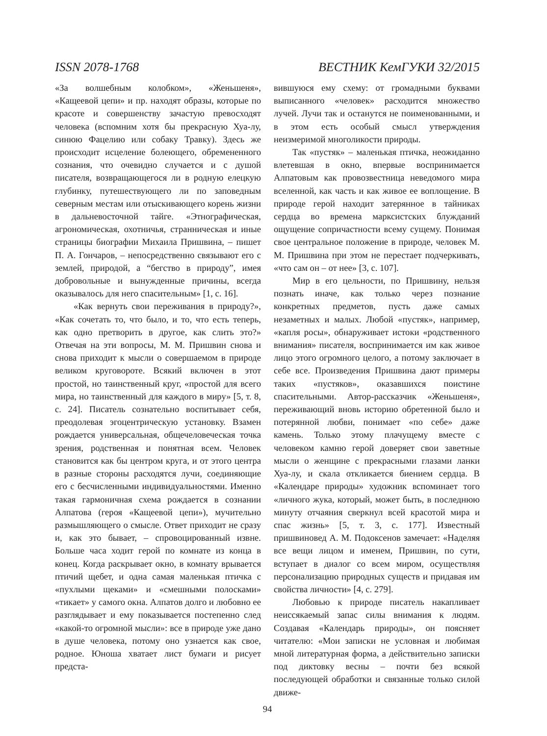ISSN 2078-1768 ВЕСТНИК КемГУКИ 32/2015
«За волшебным колобком», «Женьшеня», «Кащеевой цепи» и пр. находят образы, которые по красоте и совершенству зачастую превосходят человека (вспомним хотя бы прекрасную Хуа-лу, синюю Фацелию или собаку Травку). Здесь же происходит исцеление болеющего, обремененного сознания, что очевидно случается и с душой писателя, возвращающегося ли в родную елецкую глубинку, путешествующего ли по заповедным северным местам или отыскивающего корень жизни в дальневосточной тайге. «Этнографическая, агрономическая, охотничья, странническая и иные страницы биографии Михаила Пришвина, – пишет П. А. Гончаров, – непосредственно связывают его с землей, природой, а “бегство в природу”, имея добровольные и вынужденные причины, всегда оказывалось для него спасительным» [1, с. 16].
«Как вернуть свои переживания в природу?», «Как сочетать то, что было, и то, что есть теперь, как одно претворить в другое, как слить это?» Отвечая на эти вопросы, М. М. Пришвин снова и снова приходит к мысли о совершаемом в природе великом круговороте. Всякий включен в этот простой, но таинственный круг, «простой для всего мира, но таинственный для каждого в миру» [5, т. 8, с. 24]. Писатель сознательно воспитывает себя, преодолевая эгоцентрическую установку. Взамен рождается универсальная, общечеловеческая точка зрения, родственная и понятная всем. Человек становится как бы центром круга, и от этого центра в разные стороны расходятся лучи, соединяющие его с бесчисленными индивидуальностями. Именно такая гармоничная схема рождается в сознании Алпатова (героя «Кащеевой цепи»), мучительно размышляющего о смысле. Ответ приходит не сразу и, как это бывает, – спровоцированный извне. Больше часа ходит герой по комнате из конца в конец. Когда раскрывает окно, в комнату врывается птичий щебет, и одна самая маленькая птичка с «пухлыми щеками» и «смешными полосками» «тикает» у самого окна. Алпатов долго и любовно ее разглядывает и ему показывается постепенно след «какой-то огромной мысли»: все в природе уже дано в душе человека, потому оно узнается как свое, родное. Юноша хватает лист бумаги и рисует предста-
вившуюся ему схему: от громадными буквами выписанного «человек» расходится множество лучей. Лучи так и останутся не поименованными, и в этом есть особый смысл утверждения неизмеримой многоликости природы.
Так «пустяк» – маленькая птичка, неожиданно влетевшая в окно, впервые воспринимается Алпатовым как провозвестница неведомого мира вселенной, как часть и как живое ее воплощение. В природе герой находит затерянное в тайниках сердца во времена марксистских блужданий ощущение сопричастности всему сущему. Понимая свое центральное положение в природе, человек М. М. Пришвина при этом не перестает подчеркивать, «что сам он – от нее» [3, с. 107].
Мир в его цельности, по Пришвину, нельзя познать иначе, как только через познание конкретных предметов, пусть даже самых незаметных и малых. Любой «пустяк», например, «капля росы», обнаруживает истоки «родственного внимания» писателя, воспринимается им как живое лицо этого огромного целого, а потому заключает в себе все. Произведения Пришвина дают примеры таких «пустяков», оказавшихся поистине спасительными. Автор-рассказчик «Женьшеня», переживающий вновь историю обретенной было и потерянной любви, понимает «по себе» даже камень. Только этому плачущему вместе с человеком камню герой доверяет свои заветные мысли о женщине с прекрасными глазами ланки Хуа-лу, и скала откликается биением сердца. В «Календаре природы» художник вспоминает того «личного жука, который, может быть, в последнюю минуту отчаяния сверкнул всей красотой мира и спас жизнь» [5, т. 3, с. 177]. Известный пришвиновед А. М. Подоксенов замечает: «Наделяя все вещи лицом и именем, Пришвин, по сути, вступает в диалог со всем миром, осуществляя персонализацию природных существ и придавая им свойства личности» [4, с. 279].
Любовью к природе писатель накапливает неиссякаемый запас силы внимания к людям. Создавая «Календарь природы», он поясняет читателю: «Мои записки не условная и любимая мной литературная форма, а действительно записки под диктовку весны – почти без всякой последующей обработки и связанные только силой движе-
94